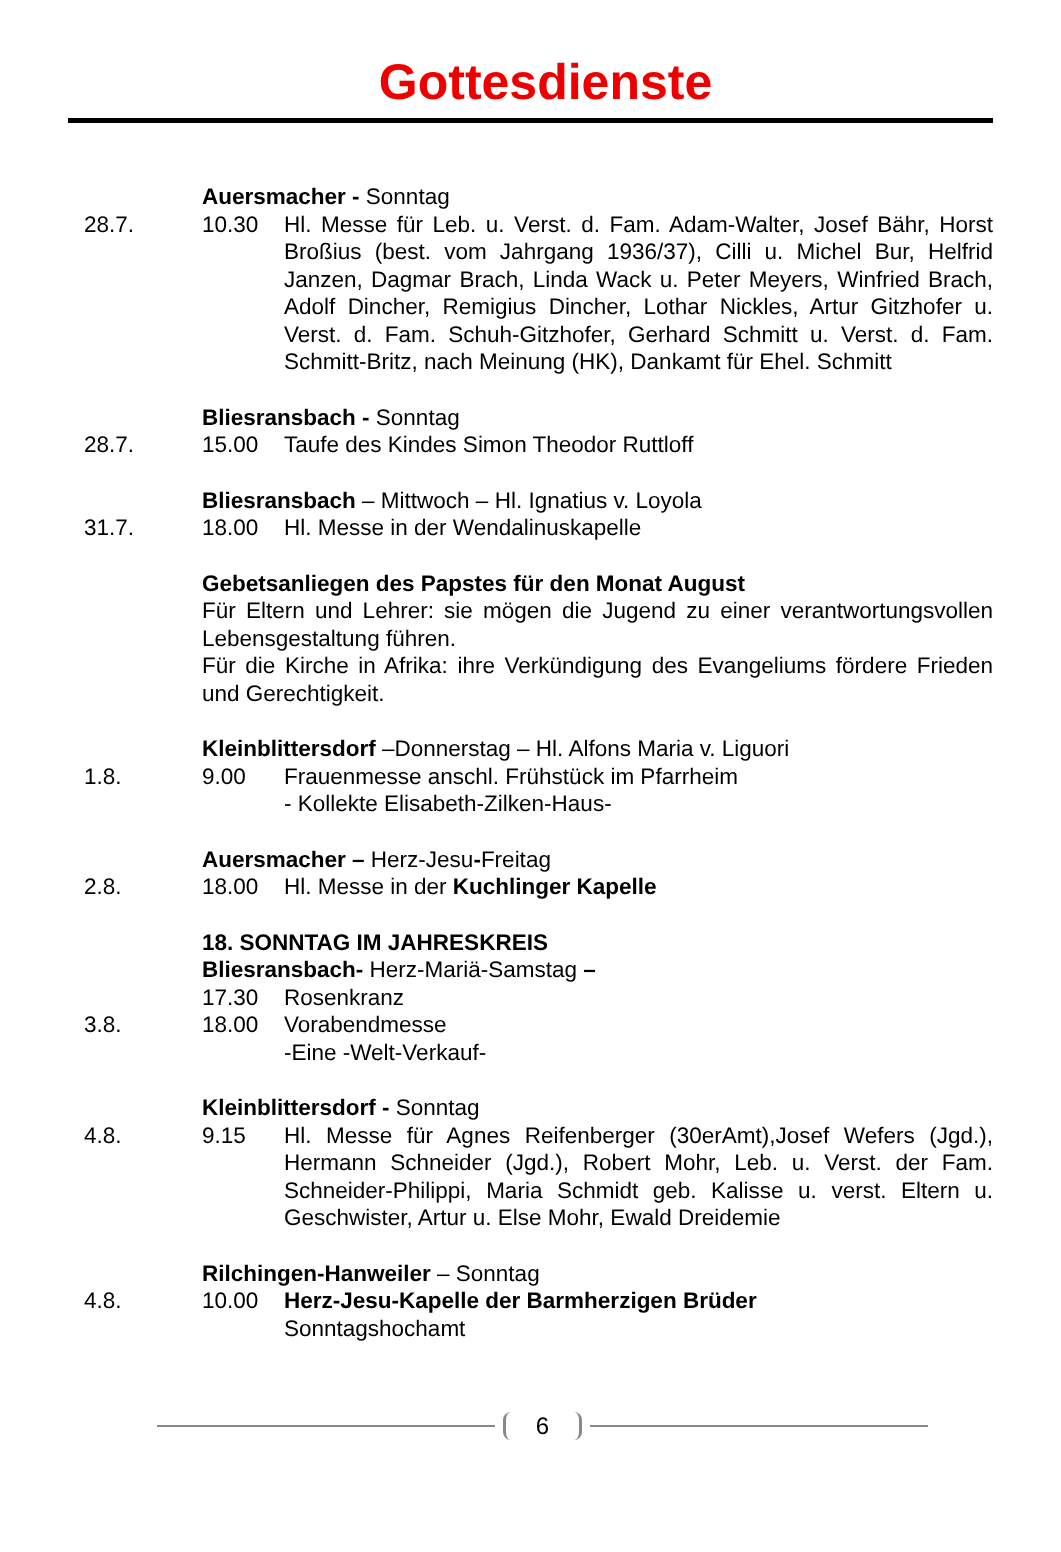Gottesdienste
Auersmacher - Sonntag
28.7. 10.30 Hl. Messe für Leb. u. Verst. d. Fam. Adam-Walter, Josef Bähr, Horst Broßius (best. vom Jahrgang 1936/37), Cilli u. Michel Bur, Helfrid Janzen, Dagmar Brach, Linda Wack u. Peter Meyers, Winfried Brach, Adolf Dincher, Remigius Dincher, Lothar Nickles, Artur Gitzhofer u. Verst. d. Fam. Schuh-Gitzhofer, Gerhard Schmitt u. Verst. d. Fam. Schmitt-Britz, nach Meinung (HK), Dankamt für Ehel. Schmitt
Bliesransbach - Sonntag
28.7. 15.00 Taufe des Kindes Simon Theodor Ruttloff
Bliesransbach – Mittwoch – Hl. Ignatius v. Loyola
31.7. 18.00 Hl. Messe in der Wendalinuskapelle
Gebetsanliegen des Papstes für den Monat August
Für Eltern und Lehrer: sie mögen die Jugend zu einer verantwortungsvollen Lebensgestaltung führen.
Für die Kirche in Afrika: ihre Verkündigung des Evangeliums fördere Frieden und Gerechtigkeit.
Kleinblittersdorf –Donnerstag – Hl. Alfons Maria v. Liguori
1.8. 9.00 Frauenmesse anschl. Frühstück im Pfarrheim
- Kollekte Elisabeth-Zilken-Haus-
Auersmacher – Herz-Jesu-Freitag
2.8. 18.00 Hl. Messe in der Kuchlinger Kapelle
18. SONNTAG IM JAHRESKREIS
Bliesransbach- Herz-Mariä-Samstag –
17.30 Rosenkranz
3.8. 18.00 Vorabendmesse
-Eine -Welt-Verkauf-
Kleinblittersdorf - Sonntag
4.8. 9.15 Hl. Messe für Agnes Reifenberger (30erAmt),Josef Wefers (Jgd.), Hermann Schneider (Jgd.), Robert Mohr, Leb. u. Verst. der Fam. Schneider-Philippi, Maria Schmidt geb. Kalisse u. verst. Eltern u. Geschwister, Artur u. Else Mohr, Ewald Dreidemie
Rilchingen-Hanweiler – Sonntag
4.8. 10.00 Herz-Jesu-Kapelle der Barmherzigen Brüder
Sonntagshochamt
6